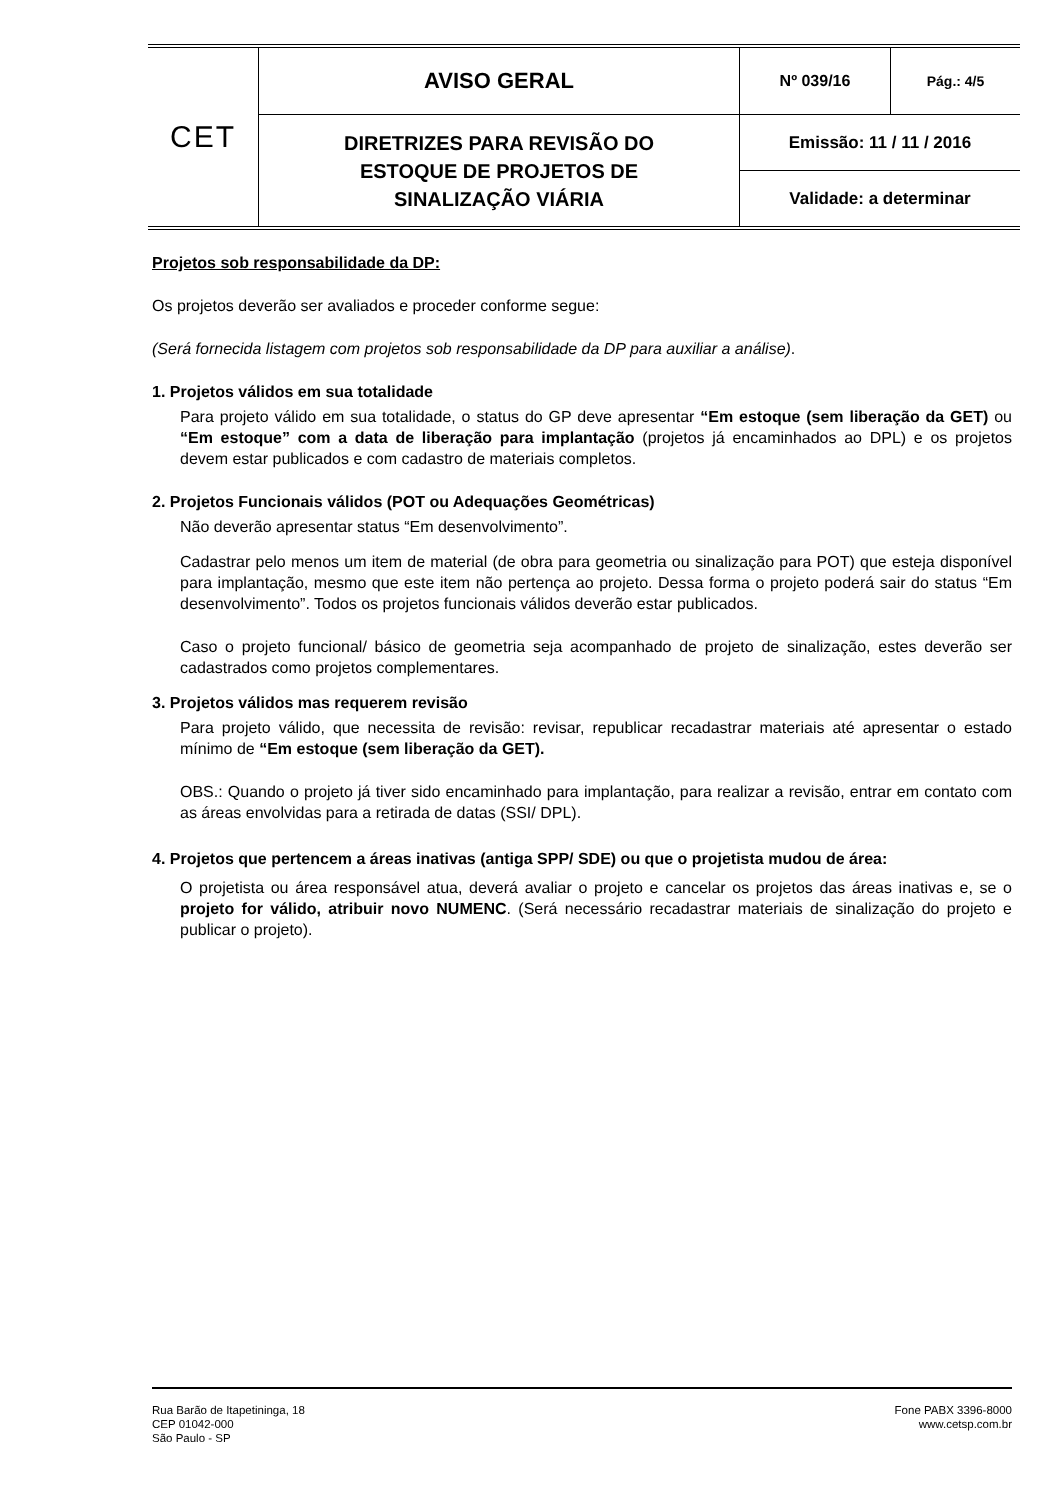| CET | AVISO GERAL | Nº 039/16 | Pág.: 4/5 |
| | DIRETRIZES PARA REVISÃO DO ESTOQUE DE PROJETOS DE SINALIZAÇÃO VIÁRIA | Emissão: 11 / 11 / 2016 | |
| | | Validade: a determinar | |
Projetos sob responsabilidade da DP:
Os projetos deverão ser avaliados e proceder conforme segue:
(Será fornecida listagem com projetos sob responsabilidade da DP para auxiliar a análise).
1. Projetos válidos em sua totalidade
Para projeto válido em sua totalidade, o status do GP deve apresentar “Em estoque (sem liberação da GET) ou “Em estoque” com a data de liberação para implantação (projetos já encaminhados ao DPL) e os projetos devem estar publicados e com cadastro de materiais completos.
2. Projetos Funcionais válidos (POT ou Adequações Geométricas)
Não deverão apresentar status “Em desenvolvimento”.
Cadastrar pelo menos um item de material (de obra para geometria ou sinalização para POT) que esteja disponível para implantação, mesmo que este item não pertença ao projeto. Dessa forma o projeto poderá sair do status “Em desenvolvimento”. Todos os projetos funcionais válidos deverão estar publicados.
Caso o projeto funcional/ básico de geometria seja acompanhado de projeto de sinalização, estes deverão ser cadastrados como projetos complementares.
3. Projetos válidos mas requerem revisão
Para projeto válido, que necessita de revisão: revisar, republicar recadastrar materiais até apresentar o estado mínimo de “Em estoque (sem liberação da GET).
OBS.: Quando o projeto já tiver sido encaminhado para implantação, para realizar a revisão, entrar em contato com as áreas envolvidas para a retirada de datas (SSI/ DPL).
4. Projetos que pertencem a áreas inativas (antiga SPP/ SDE) ou que o projetista mudou de área:
O projetista ou área responsável atua, deverá avaliar o projeto e cancelar os projetos das áreas inativas e, se o projeto for válido, atribuir novo NUMENC. (Será necessário recadastrar materiais de sinalização do projeto e publicar o projeto).
Rua Barão de Itapetininga, 18
CEP 01042-000
São Paulo - SP
Fone PABX 3396-8000
www.cetsp.com.br